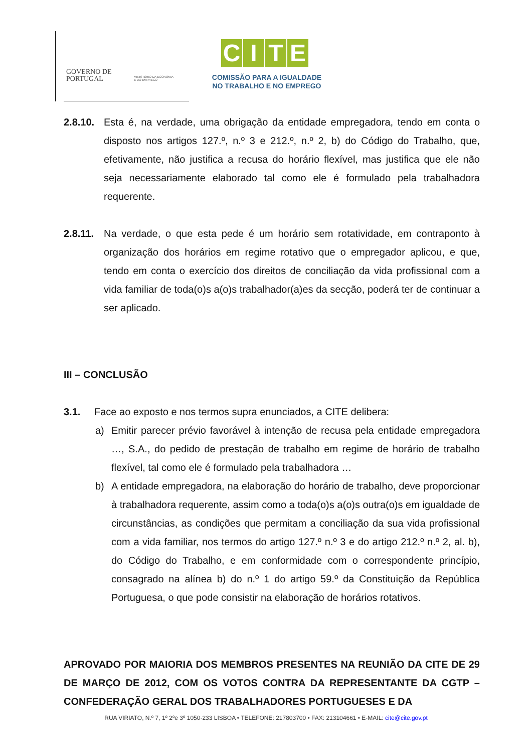GOVERNO DE
PORTUGAL
MINISTÉRIO DA ECONOMIA
E DO EMPREGO
CITE
COMISSÃO PARA A IGUALDADE
NO TRABALHO E NO EMPREGO
2.8.10. Esta é, na verdade, uma obrigação da entidade empregadora, tendo em conta o disposto nos artigos 127.º, n.º 3 e 212.º, n.º 2, b) do Código do Trabalho, que, efetivamente, não justifica a recusa do horário flexível, mas justifica que ele não seja necessariamente elaborado tal como ele é formulado pela trabalhadora requerente.
2.8.11. Na verdade, o que esta pede é um horário sem rotatividade, em contraponto à organização dos horários em regime rotativo que o empregador aplicou, e que, tendo em conta o exercício dos direitos de conciliação da vida profissional com a vida familiar de toda(o)s a(o)s trabalhador(a)es da secção, poderá ter de continuar a ser aplicado.
III – CONCLUSÃO
3.1. Face ao exposto e nos termos supra enunciados, a CITE delibera:
a) Emitir parecer prévio favorável à intenção de recusa pela entidade empregadora …, S.A., do pedido de prestação de trabalho em regime de horário de trabalho flexível, tal como ele é formulado pela trabalhadora …
b) A entidade empregadora, na elaboração do horário de trabalho, deve proporcionar à trabalhadora requerente, assim como a toda(o)s a(o)s outra(o)s em igualdade de circunstâncias, as condições que permitam a conciliação da sua vida profissional com a vida familiar, nos termos do artigo 127.º n.º 3 e do artigo 212.º n.º 2, al. b), do Código do Trabalho, e em conformidade com o correspondente princípio, consagrado na alínea b) do n.º 1 do artigo 59.º da Constituição da República Portuguesa, o que pode consistir na elaboração de horários rotativos.
APROVADO POR MAIORIA DOS MEMBROS PRESENTES NA REUNIÃO DA CITE DE 29 DE MARÇO DE 2012, COM OS VOTOS CONTRA DA REPRESENTANTE DA CGTP – CONFEDERAÇÃO GERAL DOS TRABALHADORES PORTUGUESES E DA
RUA VIRIATO, N.º 7, 1º 2ºe 3º 1050-233 LISBOA • TELEFONE: 217803700 • FAX: 213104661 • E-MAIL: cite@cite.gov.pt